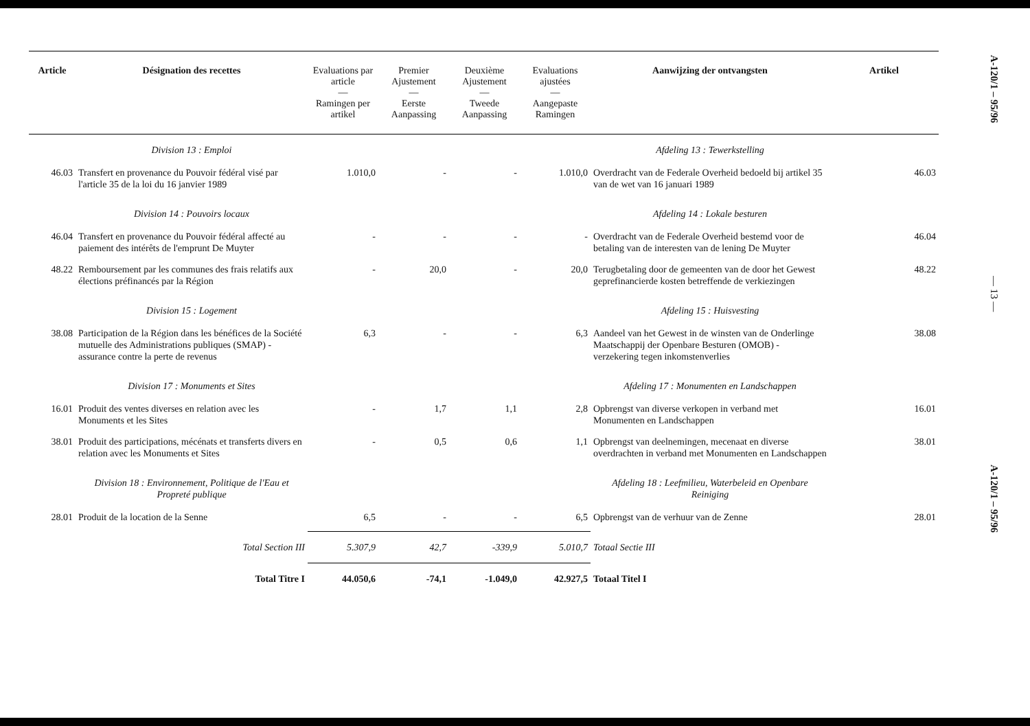| Article | Désignation des recettes | Evaluations par article — Ramingen per artikel | Premier Ajustement — Eerste Aanpassing | Deuxième Ajustement — Tweede Aanpassing | Evaluations ajustées — Aangepaste Ramingen | Aanwijzing der ontvangsten | Artikel |
| --- | --- | --- | --- | --- | --- | --- | --- |
| | Division 13 : Emploi | | | | | Afdeling 13 : Tewerkstelling | |
| 46.03 | Transfert en provenance du Pouvoir fédéral visé par l'article 35 de la loi du 16 janvier 1989 | 1.010,0 | - | - | 1.010,0 | Overdracht van de Federale Overheid bedoeld bij artikel 35 van de wet van 16 januari 1989 | 46.03 |
| | Division 14 : Pouvoirs locaux | | | | | Afdeling 14 : Lokale besturen | |
| 46.04 | Transfert en provenance du Pouvoir fédéral affecté au paiement des intérêts de l'emprunt De Muyter | - | - | - | - | Overdracht van de Federale Overheid bestemd voor de betaling van de interesten van de lening De Muyter | 46.04 |
| 48.22 | Remboursement par les communes des frais relatifs aux élections préfinancés par la Région | - | 20,0 | - | 20,0 | Terugbetaling door de gemeenten van de door het Gewest geprefinancierde kosten betreffende de verkiezingen | 48.22 |
| | Division 15 : Logement | | | | | Afdeling 15 : Huisvesting | |
| 38.08 | Participation de la Région dans les bénéfices de la Société mutuelle des Administrations publiques (SMAP) - assurance contre la perte de revenus | 6,3 | - | - | 6,3 | Aandeel van het Gewest in de winsten van de Onderlinge Maatschappij der Openbare Besturen (OMOB) - verzekering tegen inkomstenverlies | 38.08 |
| | Division 17 : Monuments et Sites | | | | | Afdeling 17 : Monumenten en Landschappen | |
| 16.01 | Produit des ventes diverses en relation avec les Monuments et les Sites | - | 1,7 | 1,1 | 2,8 | Opbrengst van diverse verkopen in verband met Monumenten en Landschappen | 16.01 |
| 38.01 | Produit des participations, mécénats et transferts divers en relation avec les Monuments et Sites | - | 0,5 | 0,6 | 1,1 | Opbrengst van deelnemingen, mecenaat en diverse overdrachten in verband met Monumenten en Landschappen | 38.01 |
| | Division 18 : Environnement, Politique de l'Eau et Propreté publique | | | | | Afdeling 18 : Leefmilieu, Waterbeleid en Openbare Reiniging | |
| 28.01 | Produit de la location de la Senne | 6,5 | - | - | 6,5 | Opbrengst van de verhuur van de Zenne | 28.01 |
| | Total Section III | 5.307,9 | 42,7 | -339,9 | 5.010,7 | Totaal Sectie III | |
| | Total Titre I | 44.050,6 | -74,1 | -1.049,0 | 42.927,5 | Totaal Titel I | |
A-120/1 – 95/96
— 13 —
A-120/1 – 95/96